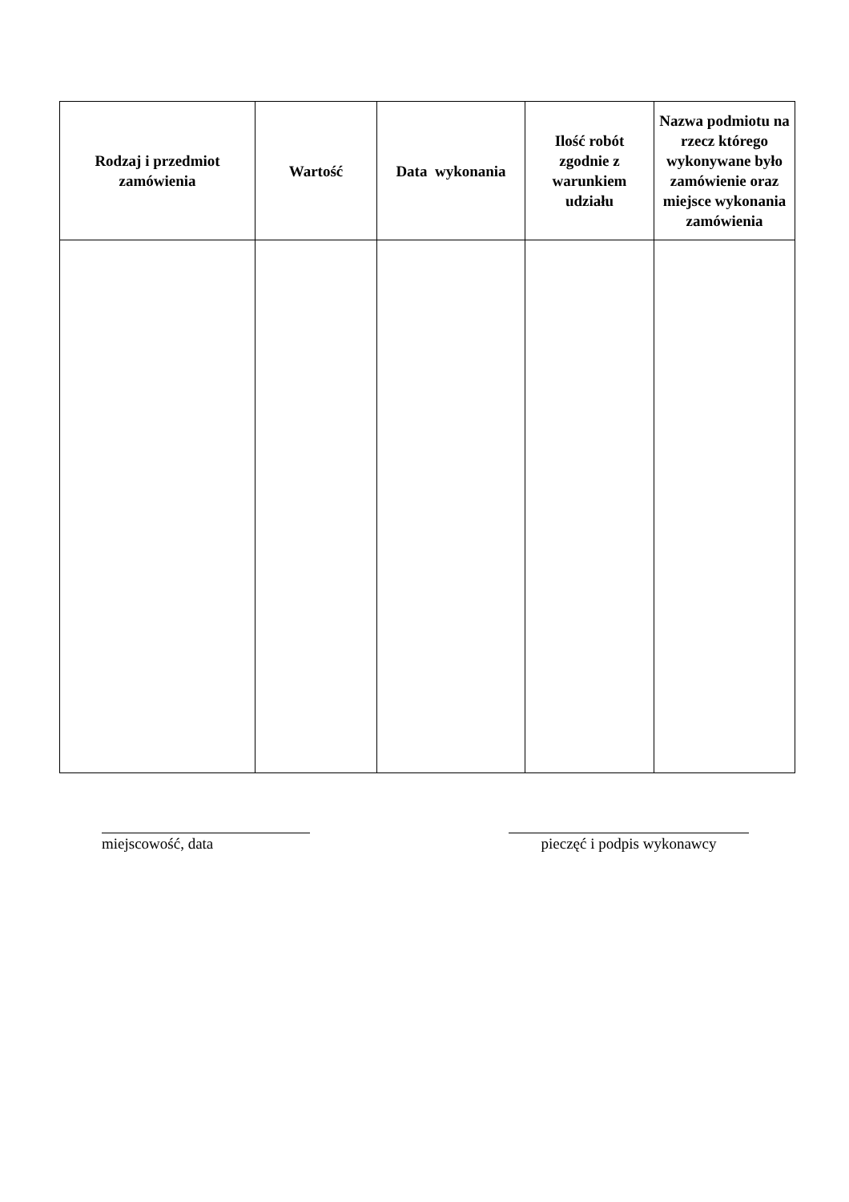| Rodzaj i przedmiot zamówienia | Wartość | Data wykonania | Ilość robót zgodnie z warunkiem udziału | Nazwa podmiotu na rzecz którego wykonywane było zamówienie oraz miejsce wykonania zamówienia |
| --- | --- | --- | --- | --- |
miejscowość, data pieczęć i podpis wykonawcy